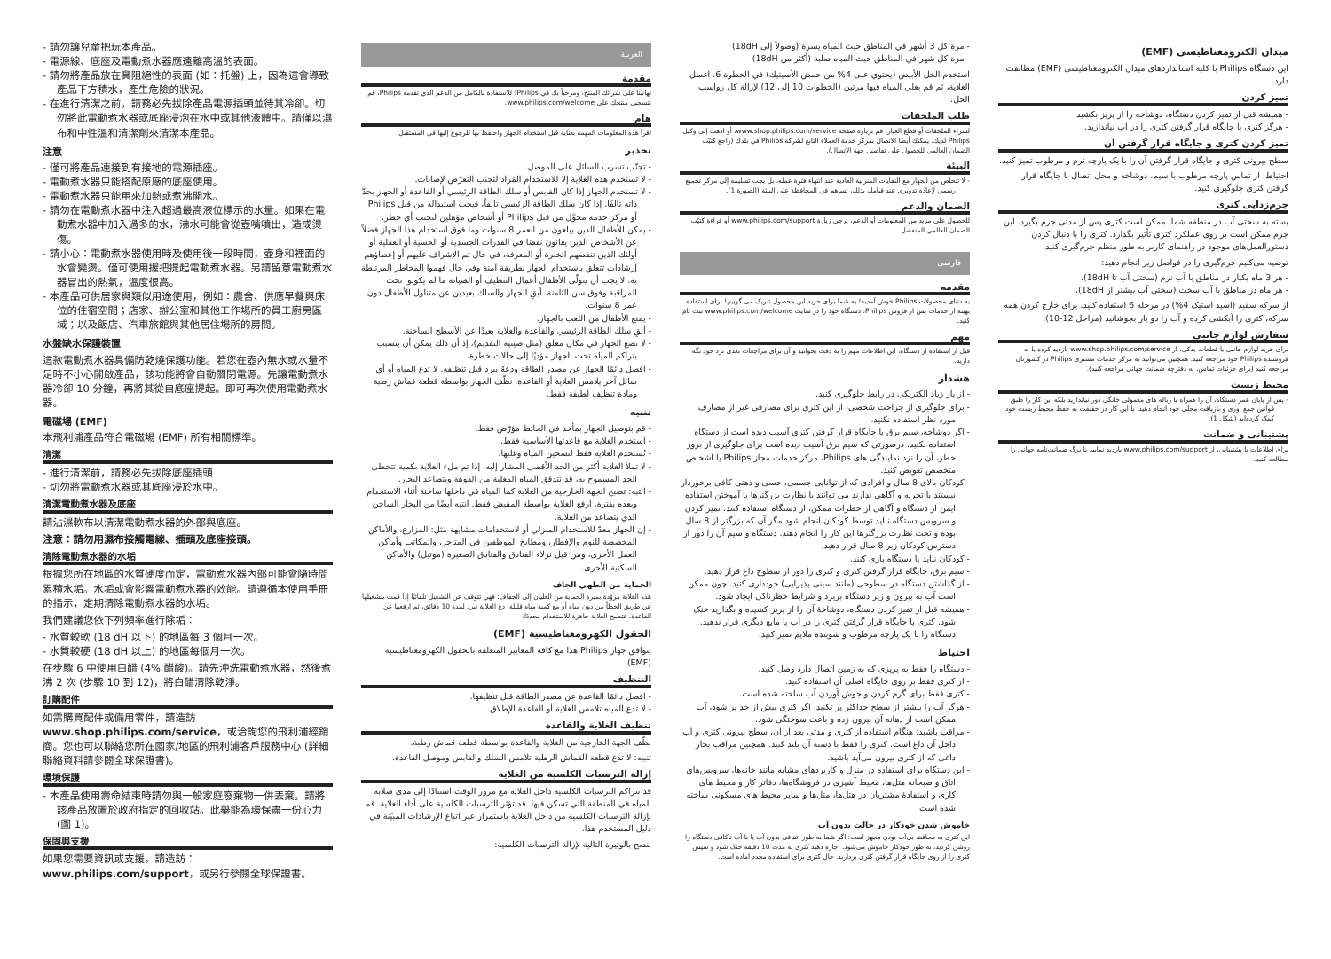- 請勿讓兒童把玩本產品。
- 電源線、底座及電動煮水器應遠離高溫的表面。
- 請勿將產品放在具阻絕性的表面 (如：托盤) 上，因為這會導致產品下方積水，產生危險的狀況。
- 在進行清潔之前，請務必先拔除產品電源插頭並待其冷卻。切勿將此電動煮水器或底座浸泡在水中或其他液體中。請僅以濕布和中性溫和清潔劑來清潔本產品。
注意
- 僅可將產品連接到有接地的電源插座。
- 電動煮水器只能搭配原廠的底座使用。
- 電動煮水器只能用來加熱或煮沸開水。
- 請勿在電動煮水器中注入超過最高液位標示的水量。如果在電動煮水器中加入過多的水，沸水可能會從壺嘴噴出，造成燙傷。
- 請小心：電動煮水器使用時及使用後一段時間，壺身和裡面的水會變燙。僅可使用握把提起電動煮水器。另請留意電動煮水器冒出的熱氣，溫度很高。
- 本產品可供居家與類似用途使用，例如：農舍、供應早餐與床位的住宿空間；店家、辦公室和其他工作場所的員工廚房區域；以及飯店、汽車旅館與其他居住場所的房間。
水盤缺水保護裝置
這款電動煮水器具備防乾燒保護功能。若您在壺內無水或水量不足時不小心開啟產品，該功能將會自動關閉電源。先讓電動煮水器冷卻 10 分鐘，再將其從自底座提起。即可再次使用電動煮水器。
電磁場 (EMF)
本飛利浦產品符合電磁場 (EMF) 所有相關標準。
清潔
- 進行清潔前，請務必先拔除底座插頭
- 切勿將電動煮水器或其底座浸於水中。
清潔電動煮水器及底座
請沾濕軟布以清潔電動煮水器的外部與底座。
注意：請勿用濕布接觸電線、插頭及底座接頭。
清除電動煮水器的水垢
根據您所在地區的水質硬度而定，電動煮水器內部可能會隨時間累積水垢。水垢或會影響電動煮水器的效能。請遵循本使用手冊的指示，定期清除電動煮水器的水垢。
我們建議您依下列頻率進行除垢：
- 水質較軟 (18 dH 以下) 的地區每 3 個月一次。
- 水質較硬 (18 dH 以上) 的地區每個月一次。
在步驟 6 中使用白醋 (4% 醋酸)。請先沖洗電動煮水器，然後煮沸 2 次 (步驟 10 到 12)，將白醋清除乾淨。
訂購配件
如需購買配件或備用零件，請造訪 www.shop.philips.com/service，或洽詢您的飛利浦經銷商。您也可以聯絡您所在國家/地區的飛利浦客戶服務中心 (詳細聯絡資料請參閱全球保證書)。
環境保護
- 本產品使用壽命結束時請勿與一般家庭廢棄物一併丟棄。請將該產品放置於政府指定的回收站。此舉能為環保盡一份心力 (圖 1)。
保固與支援
如果您需要資訊或支援，請造訪：www.philips.com/support，或另行參閱全球保證書。
العربية
مقدمة
تهانينا على شرائك المنتج، ومرحباً بك في Philips! للاستفادة بالكامل من الدعم الذي تقدمه Philips، قم بتسجيل منتجك على www.philips.com/welcome.
هام
اقرأ هذه المعلومات المهمة بعناية قبل استخدام الجهاز واحتفظ بها للرجوع إليها في المستقبل.
تحذير
- تجنّب تسرب السائل على الموصل.
- لا تستخدم هذه الغلاية إلا للاستخدام المُراد لتجنب التعرّض لإصابات.
- لا تستخدم الجهاز إذا كان القابس أو سلك الطاقة الرئيسي أو القاعدة أو الجهاز بحدّ ذاته تالفًا. إذا كان سلك الطاقة الرئيسي تالفاً، فيجب استبداله من قبل Philips أو مركز خدمة مخوَّل من قبل Philips أو أشخاص مؤهلين لتجنب أي خطر.
- يمكن للأطفال الذين يبلغون من العمر 8 سنوات وما فوق استخدام هذا الجهاز فضلاً عن الأشخاص الذين يعانون نقصًا في القدرات الجسدية أو الحسية أو العقلية أو أولئك الذين تنقصهم الخبرة أو المعرفة، في حال تم الإشراف عليهم أو إعطاؤهم إرشادات تتعلق باستخدام الجهاز بطريقة آمنة وفي حال فهموا المخاطر المرتبطة به. لا يجب أن يتولّى الأطفال أعمال التنظيف أو الصيانة ما لم يكونوا تحت المراقبة وفوق سن الثامنة. أبقِ الجهاز والسلك بعيدين عن متناول الأطفال دون عمر 8 سنوات.
- يمنع الأطفال من اللعب بالجهاز.
- أبقِ سلك الطاقة الرئيسي والقاعدة والغلاية بعيدًا عن الأسطح الساخنة.
- لا تضع الجهاز في مكان مغلق (مثل صينية التقديم)، إذ أن ذلك يمكن أن يتسبب بتراكم المياه تحت الجهاز مؤديًا إلى حالات خطرة.
- افصل دائمًا الجهاز عن مصدر الطاقة ودعهُ يبرد قبل تنظيفه. لا تدع المياه أو أي سائل آخر يلامس الغلاية أو القاعدة. نظّف الجهاز بواسطة قطعة قماش رطبة ومادة تنظيف لطيفة فقط.
تنبيه
- قم بتوصيل الجهاز بمأخذ في الحائط مؤرّض فقط.
- استخدم الغلاية مع قاعدتها الأساسية فقط.
- تُستخدم الغلاية فقط لتسخين المياه وغليها.
- لا تملأ الغلاية أكثر من الحد الأقصى المشار إليه. إذا تم ملء الغلاية بكمية تتخطى الحد المسموح به، قد تتدفق المياه المغلية من الفوهة ويتصاعد البخار.
- انتبه: تصبح الجهة الخارجية من الغلاية كما المياه في داخلها ساخنة أثناء الاستخدام وبعده بفترة. ارفع الغلاية بواسطة المقبض فقط. انتبه أيضًا من البخار الساخن الذي يتصاعد من الغلاية.
- إن الجهاز معدّ للاستخدام المنزلي أو لاستخدامات مشابهة مثل: المزارع، والأماكن المخصصة للنوم والإفطار، ومطابخ الموظفين في المتاجر، والمكاتب وأماكن العمل الأخرى، ومن قبل نزلاء الفنادق والفنادق الصغيرة (موتيل) والأماكن السكنية الأخرى.
الحماية من الطهي الجاف
هذه الغلاية مزوّدة بميزة الحماية من الغليان إلى الجفاف: فهي تتوقف عن التشغيل تلقائيًا إذا قمت بتشغيلها عن طريق الخطأ من دون مياه أو مع كمية مياه قليلة. دع الغلاية تبرد لمدة 10 دقائق، ثم ارفعها عن القاعدة. فتصبح الغلاية جاهزة للاستخدام مجددًا.
الحقول الكهرومغناطيسية (EMF)
يتوافق جهاز Philips هذا مع كافة المعايير المتعلقة بالحقول الكهرومغناطيسية (EMF).
التنظيف
- افصل دائمًا القاعدة عن مصدر الطاقة قبل تنظيفها.
- لا تدع المياه تلامس الغلاية أو القاعدة الإطلاق.
تنظيف الغلاية والقاعدة
نظّف الجهة الخارجية من الغلاية والقاعدة بواسطة قطعة قماش رطبة.
تنبيه: لا تدع قطعة القماش الرطبة تلامس السلك والقابس وموصل القاعدة.
إزالة الترسبات الكلسية من الغلاية
قد تتراكم الترسبات الكلسية داخل الغلاية مع مرور الوقت استنادًا إلى مدى صلابة المياه في المنطقة التي تسكن فيها. قد تؤثر الترسبات الكلسية على أداء الغلاية. قم بإزالة الترسبات الكلسية من داخل الغلاية باستمرار عبر اتباع الإرشادات المبيّنة في دليل المستخدم هذا.
ننصح بالوتيرة التالية لإزالة الترسبات الكلسية:
- مرة كل 3 أشهر في المناطق حيث المياه يسرة (وصولاً إلى 18dH)
- مرة كل شهر في المناطق حيث المياه صلبة (أكثر من 18dH)
استخدم الخل الأبيض (يحتوي على 4% من حمض الأسيتيك) في الخطوة 6. اغسل الغلاية، ثم قم بغلي المياه فيها مرتين (الخطوات 10 إلى 12) لإزالة كل رواسب الخل.
طلب الملحقات
لشراء الملحقات أو قطع الغيار، قم بزيارة صفحة www.shop.philips.com/service، أو اذهب إلى وكيل Philips لديك. يمكنك أيضًا الاتصال بمركز خدمة العملاء التابع لشركة Philips في بلدك (راجع كتيّب الضمان العالمي للحصول على تفاصيل جهة الاتصال).
البيئة
- لا تتخلص من الجهاز مع النفايات المنزلية العادية عند انتهاء فترة عمله، بل يجب تسليمه إلى مركز تجميع رسمي لإعادة تدويره. عند قيامك بذلك، تساهم في المحافظة على البيئة (الصورة 1).
الضمان والدعم
للحصول على مزيد من المعلومات أو الدعم، يرجى زيارة www.philips.com/support أو قراءة كتيّب الضمان العالمي المنفصل.
فارسی
مقدمه
به دنیای محصولات Philips خوش آمدید! به شما برای خرید این محصول تبریک می گوییم! برای استفاده بهینه از خدمات پس از فروش Philips، دستگاه خود را در سایت www.philips.com/welcome ثبت نام کنید.
مهم
قبل از استفاده از دستگاه، این اطلاعات مهم را به دقت بخوانید و آن برای مراجعات بعدی نزد خود نگه دارید.
هشدار
- از بار زیاد الکتریکی در رابط جلوگیری کنید.
- برای جلوگیری از جراحت شخصی، از این کتری برای مصارفی غیر از مصارف مورد نظر استفاده نکنید.
- اگر دوشاخه، سیم برق یا جایگاه قرار گرفتن کتری آسیب دیده است از دستگاه استفاده نکنید. درصورتی که سیم برق آسیب دیده است برای جلوگیری از بروز خطر، آن را نزد نمایندگی های Philips، مرکز خدمات مجاز Philips یا اشخاص متخصص تعویض کنید.
- کودکان بالای 8 سال و افرادی که از توانایی جسمی، حسی و ذهنی کافی برخوردار نیستند یا تجربه و آگاهی ندارند می توانند با نظارت بزرگترها یا آموختن استفاده ایمن از دستگاه و آگاهی از خطرات ممکن، از دستگاه استفاده کنند. تمیز کردن و سرویس دستگاه نباید توسط کودکان انجام شود مگر آن که بزرگتر از 8 سال بوده و تحت نظارت بزرگترها این کار را انجام دهند. دستگاه و سیم آن را دور از دسترس کودکان زیر 8 سال قرار دهید.
- کودکان نباید با دستگاه بازی کنند.
- سیم برق، جایگاه قرار گرفتن کتری و کتری را دور از سطوح داغ قرار دهید.
- از گذاشتن دستگاه در سطوحی (مانند سینی پذیرایی) خودداری کنید. چون ممکن است آب به بیرون و زیر دستگاه بریزد و شرایط خطرناکی ایجاد شود.
- همیشه قبل از تمیز کردن دستگاه، دوشاخهٔ آن را از پریز کشیده و بگذارید خنک شود. کتری یا جایگاه قرار گرفتن کتری را در آب یا مایع دیگری قرار ندهید. دستگاه را با یک پارچه مرطوب و شوینده ملایم تمیز کنید.
احتیاط
- دستگاه را فقط به پریزی که به زمین اتصال دارد وصل کنید.
- از کتری فقط بر روی جایگاه اصلی آن استفاده کنید.
- کتری فقط برای گرم کردن و جوش آوردن آب ساخته شده است.
- هرگز آب را بیشتر از سطح حداکثر پر نکنید. اگر کتری بیش از حد پر شود، آب ممکن است از دهانه آن بیرون زده و باعث سوختگی شود.
- مراقب باشید: هنگام استفاده از کتری و مدتی بعد از آن، سطح بیرونی کتری و آب داخل آن داغ است. کتری را فقط با دسته آن بلند کنید. همچنین مراقب بخار داغی که از کتری بیرون می‌آید باشید.
- این دستگاه برای استفاده در منزل و کاربردهای مشابه مانند خانه‌ها، سرویس‌های اتاق و صبحانه هتل‌ها، محیط آشپزی در فروشگاه‌ها، دفاتر کار و محیط های کاری و استفادهٔ مشتریان در هتل‌ها، متل‌ها و سایر محیط های مسکونی ساخته شده است.
خاموش شدن خودکار در حالت بدون آب
این کتری به محافظ بی‌آب بودن مجهز است: اگر شما به طور اتفاقی بدون آب یا با آب ناکافی دستگاه را روشن کردید، به طور خودکار خاموش می‌شود. اجازه دهید کتری به مدت 10 دقیقه خنک شود و سپس کتری را از روی جایگاه قرار گرفتن کتری بردارید. حال کتری برای استفاده مجدد آماده است.
میدان الکترومغناطیسی (EMF)
این دستگاه Philips با کلیه استانداردهای میدان الکترومغناطیسی (EMF) مطابقت دارد.
تمیز کردن
- همیشه قبل از تمیز کردن دستگاه، دوشاخه را از پریز بکشید.
- هرگز کتری یا جایگاه قرار گرفتن کتری را در آب نیاندازید.
تمیز کردن کتری و جایگاه قرار گرفتن آن
سطح بیرونی کتری و جایگاه قرار گرفتن آن را با یک پارچه نرم و مرطوب تمیز کنید.
احتیاط: از تماس پارچه مرطوب با سیم، دوشاخه و محل اتصال با جایگاه قرار گرفتن کتری جلوگیری کنید.
جرم‌زدایی کتری
بسته به سختی آب در منطقه شما، ممکن است کتری پس از مدتی جرم بگیرد. این جرم ممکن است بر روی عملکرد کتری تأثیر بگذارد. کتری را با دنبال کردن دستورالعمل‌های موجود در راهنمای کاربر به طور منظم جرم‌گیری کنید.
توصیه می‌کنیم جرم‌گیری را در فواصل زیر انجام دهید:
- هر 3 ماه یکبار در مناطق با آب نرم (سختی آب تا 18dH).
- هر ماه در مناطق با آب سخت (سختی آب بیشتر از 18dH).
از سرکه سفید (اسید استیک 4%) در مرحله 6 استفاده کنید. برای خارج کردن همه سرکه، کتری را آبکشی کرده و آب را دو بار بجوشانید (مراحل 12-10).
سفارش لوازم جانبی
برای خرید لوازم جانبی یا قطعات یدکی، از www.shop.philips.com/service بازدید کرده یا به فروشنده Philips خود مراجعه کنید. همچنین می‌توانید به مرکز خدمات مشتری Philips در کشورتان مراجعه کنید (برای جزئیات تماس، به دفترچه ضمانت جهانی مراجعه کنید).
محیط زیست
- پس از پایان عمر دستگاه، آن را همراه با زباله های معمولی خانگی دور نیاندازید بلکه این کار را طبق قوانین جمع آوری و بازیافت محلی خود انجام دهید. با این کار در حقیقت به حفظ محیط زیست خود کمک کرده‌اید (شکل 1).
پشتیبانی و ضمانت
برای اطلاعات یا پشتیبانی، از www.philips.com/support بازدید نمایید یا برگ ضمانت‌نامه جهانی را مطالعه کنید.